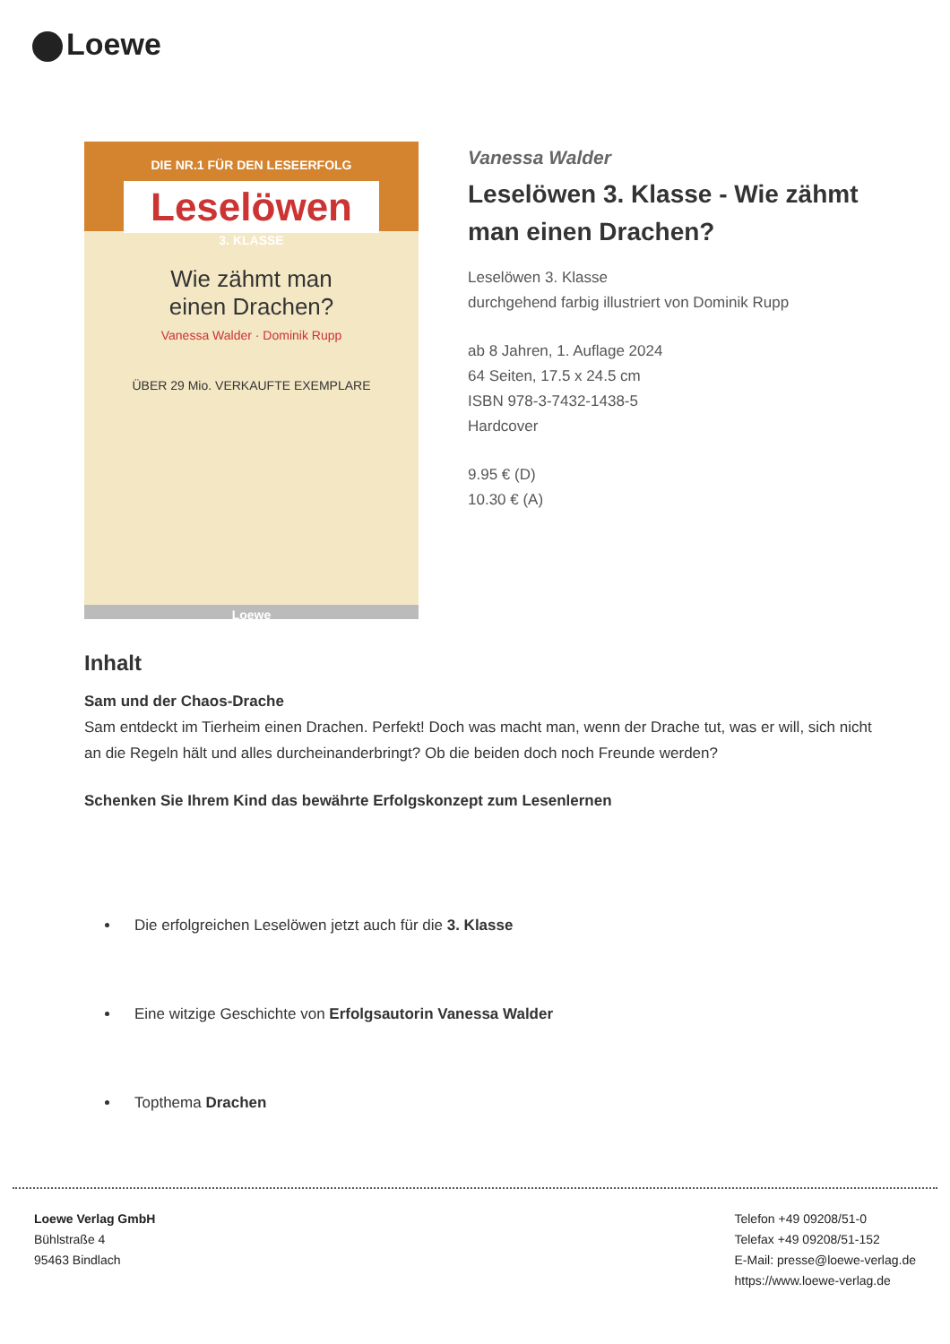Loewe
DIE NR.1 FÜR DEN LESEERFOLG
Leselöwen
3. KLASSE
Wie zähmt man
einen Drachen?
Vanessa Walder · Dominik Rupp
ÜBER 29 Mio. VERKAUFTE EXEMPLARE
Loewe
Vanessa Walder
Leselöwen 3. Klasse - Wie zähmt man einen Drachen?
Leselöwen 3. Klasse
durchgehend farbig illustriert von Dominik Rupp
ab 8 Jahren, 1. Auflage 2024
64 Seiten, 17.5 x 24.5 cm
ISBN 978-3-7432-1438-5
Hardcover
9.95 € (D)
10.30 € (A)
Inhalt
Sam und der Chaos-Drache
Sam entdeckt im Tierheim einen Drachen. Perfekt! Doch was macht man, wenn der Drache tut, was er will, sich nicht an die Regeln hält und alles durcheinanderbringt? Ob die beiden doch noch Freunde werden?
Schenken Sie Ihrem Kind das bewährte Erfolgskonzept zum Lesenlernen
Die erfolgreichen Leselöwen jetzt auch für die 3. Klasse
Eine witzige Geschichte von Erfolgsautorin Vanessa Walder
Topthema Drachen
Loewe Verlag GmbH
Bühlstraße 4
95463 Bindlach
Telefon +49 09208/51-0
Telefax +49 09208/51-152
E-Mail: presse@loewe-verlag.de
https://www.loewe-verlag.de